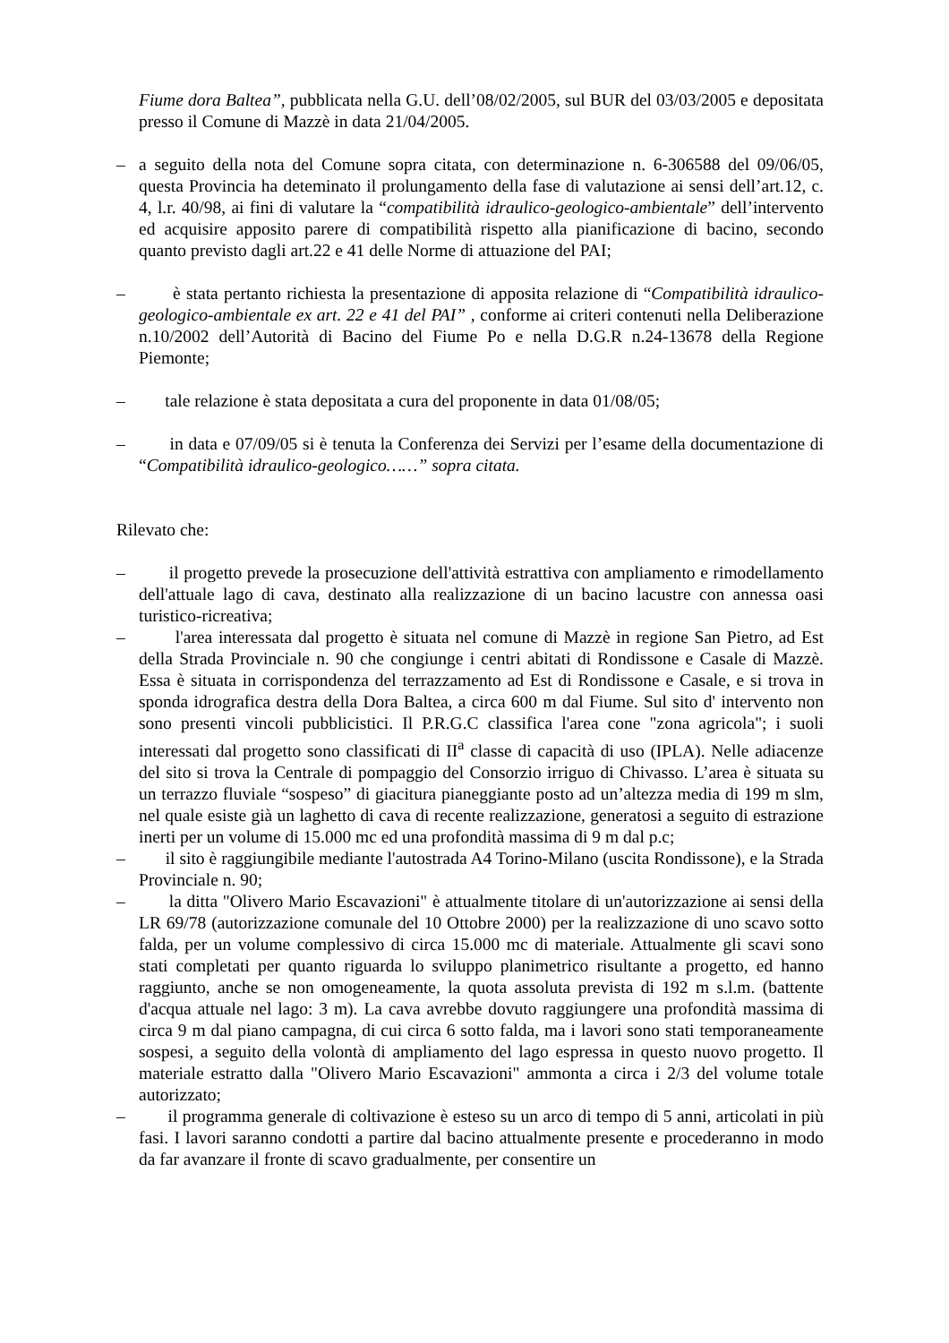Fiume dora Baltea”, pubblicata nella G.U. dell’08/02/2005, sul BUR del 03/03/2005 e depositata presso il Comune di Mazzè in data 21/04/2005.
– a seguito della nota del Comune sopra citata, con determinazione n. 6-306588 del 09/06/05, questa Provincia ha deteminato il prolungamento della fase di valutazione ai sensi dell’art.12, c. 4, l.r. 40/98, ai fini di valutare la “compatibilità idraulico-geologico-ambientale” dell’intervento ed acquisire apposito parere di compatibilità rispetto alla pianificazione di bacino, secondo quanto previsto dagli art.22 e 41 delle Norme di attuazione del PAI;
– è stata pertanto richiesta la presentazione di apposita relazione di “Compatibilità idraulico-geologico-ambientale ex art. 22 e 41 del PAI” , conforme ai criteri contenuti nella Deliberazione n.10/2002 dell’Autorità di Bacino del Fiume Po e nella D.G.R n.24-13678 della Regione Piemonte;
– tale relazione è stata depositata a cura del proponente in data 01/08/05;
– in data e 07/09/05 si è tenuta la Conferenza dei Servizi per l’esame della documentazione di “Compatibilità idraulico-geologico……” sopra citata.
Rilevato che:
– il progetto prevede la prosecuzione dell'attività estrattiva con ampliamento e rimodellamento dell'attuale lago di cava, destinato alla realizzazione di un bacino lacustre con annessa oasi turistico-ricreativa;
– l'area interessata dal progetto è situata nel comune di Mazzè in regione San Pietro, ad Est della Strada Provinciale n. 90 che congiunge i centri abitati di Rondissone e Casale di Mazzè. Essa è situata in corrispondenza del terrazzamento ad Est di Rondissone e Casale, e si trova in sponda idrografica destra della Dora Baltea, a circa 600 m dal Fiume. Sul sito d' intervento non sono presenti vincoli pubblicistici. Il P.R.G.C classifica l'area cone "zona agricola"; i suoli interessati dal progetto sono classificati di II<sup>a</sup> classe di capacità di uso (IPLA). Nelle adiacenze del sito si trova la Centrale di pompaggio del Consorzio irriguo di Chivasso. L’area è situata su un terrazzo fluviale “sospeso” di giacitura pianeggiante posto ad un’altezza media di 199 m slm, nel quale esiste già un laghetto di cava di recente realizzazione, generatosi a seguito di estrazione inerti per un volume di 15.000 mc ed una profondità massima di 9 m dal p.c;
– il sito è raggiungibile mediante l'autostrada A4 Torino-Milano (uscita Rondissone), e la Strada Provinciale n. 90;
– la ditta "Olivero Mario Escavazioni" è attualmente titolare di un'autorizzazione ai sensi della LR 69/78 (autorizzazione comunale del 10 Ottobre 2000) per la realizzazione di uno scavo sotto falda, per un volume complessivo di circa 15.000 mc di materiale. Attualmente gli scavi sono stati completati per quanto riguarda lo sviluppo planimetrico risultante a progetto, ed hanno raggiunto, anche se non omogeneamente, la quota assoluta prevista di 192 m s.l.m. (battente d'acqua attuale nel lago: 3 m). La cava avrebbe dovuto raggiungere una profondità massima di circa 9 m dal piano campagna, di cui circa 6 sotto falda, ma i lavori sono stati temporaneamente sospesi, a seguito della volontà di ampliamento del lago espressa in questo nuovo progetto. Il materiale estratto dalla "Olivero Mario Escavazioni" ammonta a circa i 2/3 del volume totale autorizzato;
– il programma generale di coltivazione è esteso su un arco di tempo di 5 anni, articolati in più fasi. I lavori saranno condotti a partire dal bacino attualmente presente e procederanno in modo da far avanzare il fronte di scavo gradualmente, per consentire un